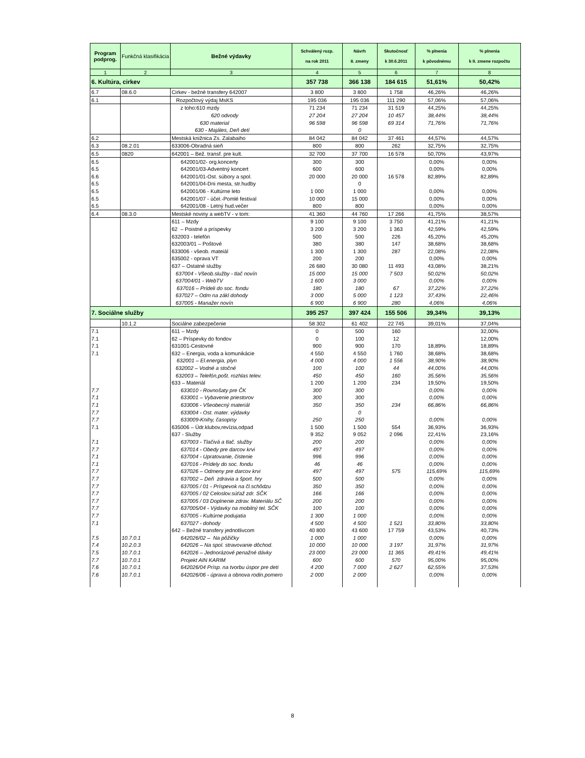| Program podprog. | Funkčná klasifikácia | Bežné výdavky | Schválený rozp. na rok 2011 | Návrh II. zmeny | Skutočnosť k 30.6.2011 | % plnenia k pôvodnému | % plnenia k II. zmene rozpočtu |
| --- | --- | --- | --- | --- | --- | --- | --- |
| 1 | 2 | 3 | 4 | 5 | 6 | 7 | 8 |
| 6. Kultúra, cirkev | | | 357 738 | 366 138 | 184 615 | 51,61% | 50,42% |
| 6.7 | 08.6.0 | Cirkev - bežné transfery 642007 | 3 800 | 3 800 | 1 758 | 46,26% | 46,26% |
| 6.1 | | Rozpočtový výdaj MsKS | 195 036 | 195 036 | 111 290 | 57,06% | 57,06% |
| | | z toho:610 mzdy | 71 234 | 71 234 | 31 519 | 44,25% | 44,25% |
| | | 620 odvody | 27 204 | 27 204 | 10 457 | 38,44% | 38,44% |
| | | 630 material | 96 598 | 96 598 | 69 314 | 71,76% | 71,76% |
| | | 630 - Majáles, Deň detí | | 0 | | | |
| 6.2 | | Mestská knižnica Zs. Zalabaiho | 84 042 | 84 042 | 37 461 | 44,57% | 44,57% |
| 6.3 | 08.2.01 | 633006-Obradná sieň | 800 | 800 | 262 | 32,75% | 32,75% |
| 6.5 | 0820 | 642001 – Bež. transf. pre kult. | 32 700 | 37 700 | 16 578 | 50,70% | 43,97% |
| 6.5 | | 642001/02- org.koncerty | 300 | 300 | | 0,00% | 0,00% |
| 6.5 | | 642001/03-Adventný koncert | 600 | 600 | | 0,00% | 0,00% |
| 6.6 | | 642001/01-Ost. súbory a spol. | 20 000 | 20 000 | 16 578 | 82,89% | 82,89% |
| 6.5 | | 642001/04-Dni mesta, str.hudby | | 0 | | | |
| 6.5 | | 642001/06 - Kultúrne leto | 1 000 | 1 000 | | 0,00% | 0,00% |
| 6.5 | | 642001/07 - účel.-Pomlé festival | 10 000 | 15 000 | | 0,00% | 0,00% |
| 6.5 | | 642001/08 - Letný hud.večer | 800 | 800 | | 0,00% | 0,00% |
| 6.4 | 08.3.0 | Mestské noviny a webTV - v tom: | 41 360 | 44 760 | 17 266 | 41,75% | 38,57% |
| | | 611 – Mzdy | 9 100 | 9 100 | 3 750 | 41,21% | 41,21% |
| | | 62 – Poistné a príspevky | 3 200 | 3 200 | 1 363 | 42,59% | 42,59% |
| | | 632003 - telefón | 500 | 500 | 226 | 45,20% | 45,20% |
| | | 632003/01 – Poštové | 380 | 380 | 147 | 38,68% | 38,68% |
| | | 633006 - všeob. mateiál | 1 300 | 1 300 | 287 | 22,08% | 22,08% |
| | | 635002 - oprava VT | 200 | 200 | | 0,00% | 0,00% |
| | | 637 – Ostatné služby | 26 680 | 30 080 | 11 493 | 43,08% | 38,21% |
| | | 637004 - Všeob.služby - tlač novín | 15 000 | 15 000 | 7 503 | 50,02% | 50,02% |
| | | 637004/01 - WebTV | 1 600 | 3 000 | | 0,00% | 0,00% |
| | | 637016 – Prídeli do soc. fondu | 180 | 180 | 67 | 37,22% | 37,22% |
| | | 637027 – Odm na zákl dohody | 3 000 | 5 000 | 1 123 | 37,43% | 22,46% |
| | | 637005 - Manažer novín | 6 900 | 6 900 | 280 | 4,06% | 4,06% |
| 7. Sociálne služby | | | 395 257 | 397 424 | 155 506 | 39,34% | 39,13% |
| | 10.1.2 | Sociálne zabezpečenie | 58 302 | 61 402 | 22 745 | 39,01% | 37,04% |
| 7.1 | | 611 – Mzdy | 0 | 500 | 160 | | 32,00% |
| 7.1 | | 62 – Príspevky do fondov | 0 | 100 | 12 | | 12,00% |
| 7.1 | | 631001-Cestovné | 900 | 900 | 170 | 18,89% | 18,89% |
| 7.1 | | 632 – Energia, voda a komunikácie | 4 550 | 4 550 | 1 760 | 38,68% | 38,68% |
| | | 632001 – El.energia, plyn | 4 000 | 4 000 | 1 556 | 38,90% | 38,90% |
| | | 632002 – Vodné a stočné | 100 | 100 | 44 | 44,00% | 44,00% |
| | | 632003 – Telefón,pošt. rozhlas telev. | 450 | 450 | 160 | 35,56% | 35,56% |
| | | 633 – Materiál | 1 200 | 1 200 | 234 | 19,50% | 19,50% |
| 7.7 | | 633010 - Rovnošaty pre ČK | 300 | 300 | | 0,00% | 0,00% |
| 7.1 | | 633001 – Vybavenie priestorov | 300 | 300 | | 0,00% | 0,00% |
| 7.1 | | 633006 - Všeobecný materiál | 350 | 350 | 234 | 66,86% | 66,86% |
| 7.7 | | 633004 - Ost. mater. výdavky | | 0 | | | |
| 7.7 | | 633009-Knihy, časopisy | 250 | 250 | | 0,00% | 0,00% |
| 7.1 | | 635006 – Údr.klubov,revízia,odpad | 1 500 | 1 500 | 554 | 36,93% | 36,93% |
| | | 637 - Služby | 9 352 | 9 052 | 2 096 | 22,41% | 23,16% |
| 7.1 | | 637003 - Tlačivá a tlač. služby | 200 | 200 | | 0,00% | 0,00% |
| 7.7 | | 637014 - Obedy pre darcov krvi | 497 | 497 | | 0,00% | 0,00% |
| 7.1 | | 637004 - Upratovanie, čistenie | 996 | 996 | | 0,00% | 0,00% |
| 7.1 | | 637016 - Prídely do soc. fondu | 46 | 46 | | 0,00% | 0,00% |
| 7.7 | | 637026 – Odmeny pre darcov krvi | 497 | 497 | 575 | 115,69% | 115,69% |
| 7.7 | | 637002 – Deň zdravia a šport. hry | 500 | 500 | | 0,00% | 0,00% |
| 7.7 | | 637005 / 01 - Príspevok na čl.schôdzu | 350 | 350 | | 0,00% | 0,00% |
| 7.7 | | 637005 / 02 Celoslov.súťaž zdr. SČK | 166 | 166 | | 0,00% | 0,00% |
| 7.7 | | 637005 / 03 Doplnenie zdrav. Materiálu SČ | 200 | 200 | | 0,00% | 0,00% |
| 7.7 | | 637005/04 - Výdavky na mobilný tel. SČK | 100 | 100 | | 0,00% | 0,00% |
| 7.7 | | 637005 - Kultúrne podujatia | 1 300 | 1 000 | | 0,00% | 0,00% |
| 7.1 | | 637027 - dohody | 4 500 | 4 500 | 1 521 | 33,80% | 33,80% |
| | | 642 – Bežné transfery jednotlivcom | 40 800 | 43 600 | 17 759 | 43,53% | 40,73% |
| 7.5 | 10.7.0.1 | 642026/02 – Na pôžičky | 1 000 | 1 000 | | 0,00% | 0,00% |
| 7.4 | 10.2.0.3 | 642026 – Na spol. stravovanie dôchod. | 10 000 | 10 000 | 3 197 | 31,97% | 31,97% |
| 7.5 | 10.7.0.1 | 642026 – Jednorázové penažné dávky | 23 000 | 23 000 | 11 365 | 49,41% | 49,41% |
| 7.7 | 10.7.0.1 | Projekt AIN KARIM | 600 | 600 | 570 | 95,00% | 95,00% |
| 7.6 | 10.7.0.1 | 642026/04 Prísp. na tvorbu úspor pre deti | 4 200 | 7 000 | 2 627 | 62,55% | 37,53% |
| 7.6 | 10.7.0.1 | 642026/06 - úprava a obnova rodin.pomero | 2 000 | 2 000 | | 0,00% | 0,00% |
8